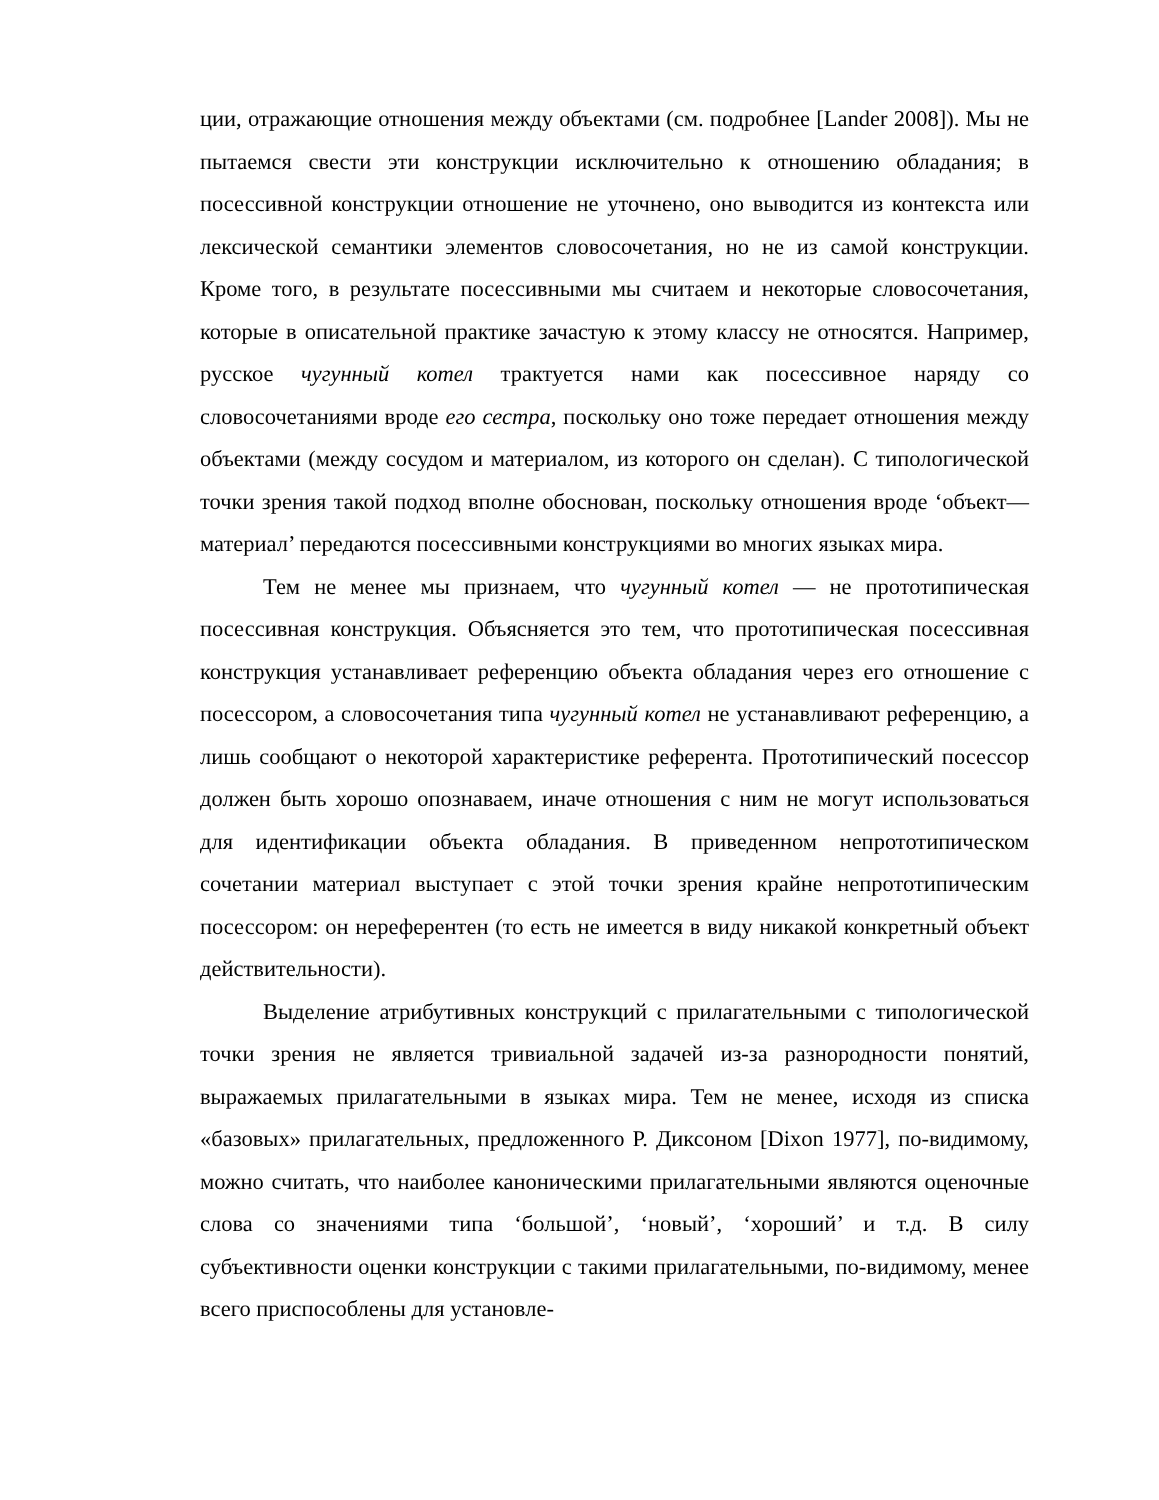ции, отражающие отношения между объектами (см. подробнее [Lander 2008]). Мы не пытаемся свести эти конструкции исключительно к отношению обладания; в посессивной конструкции отношение не уточнено, оно выводится из контекста или лексической семантики элементов словосочетания, но не из самой конструкции. Кроме того, в результате посессивными мы считаем и некоторые словосочетания, которые в описательной практике зачастую к этому классу не относятся. Например, русское чугунный котел трактуется нами как посессивное наряду со словосочетаниями вроде его сестра, поскольку оно тоже передает отношения между объектами (между сосудом и материалом, из которого он сделан). С типологической точки зрения такой подход вполне обоснован, поскольку отношения вроде ‘объект—материал’ передаются посессивными конструкциями во многих языках мира.
Тем не менее мы признаем, что чугунный котел — не прототипическая посессивная конструкция. Объясняется это тем, что прототипическая посессивная конструкция устанавливает референцию объекта обладания через его отношение с посессором, а словосочетания типа чугунный котел не устанавливают референцию, а лишь сообщают о некоторой характеристике референта. Прототипический посессор должен быть хорошо опознаваем, иначе отношения с ним не могут использоваться для идентификации объекта обладания. В приведенном непрототипическом сочетании материал выступает с этой точки зрения крайне непрототипическим посессором: он нереферентен (то есть не имеется в виду никакой конкретный объект действительности).
Выделение атрибутивных конструкций с прилагательными с типологической точки зрения не является тривиальной задачей из-за разнородности понятий, выражаемых прилагательными в языках мира. Тем не менее, исходя из списка «базовых» прилагательных, предложенного Р. Диксоном [Dixon 1977], по-видимому, можно считать, что наиболее каноническими прилагательными являются оценочные слова со значениями типа ‘большой’, ‘новый’, ‘хороший’ и т.д. В силу субъективности оценки конструкции с такими прилагательными, по-видимому, менее всего приспособлены для установле-